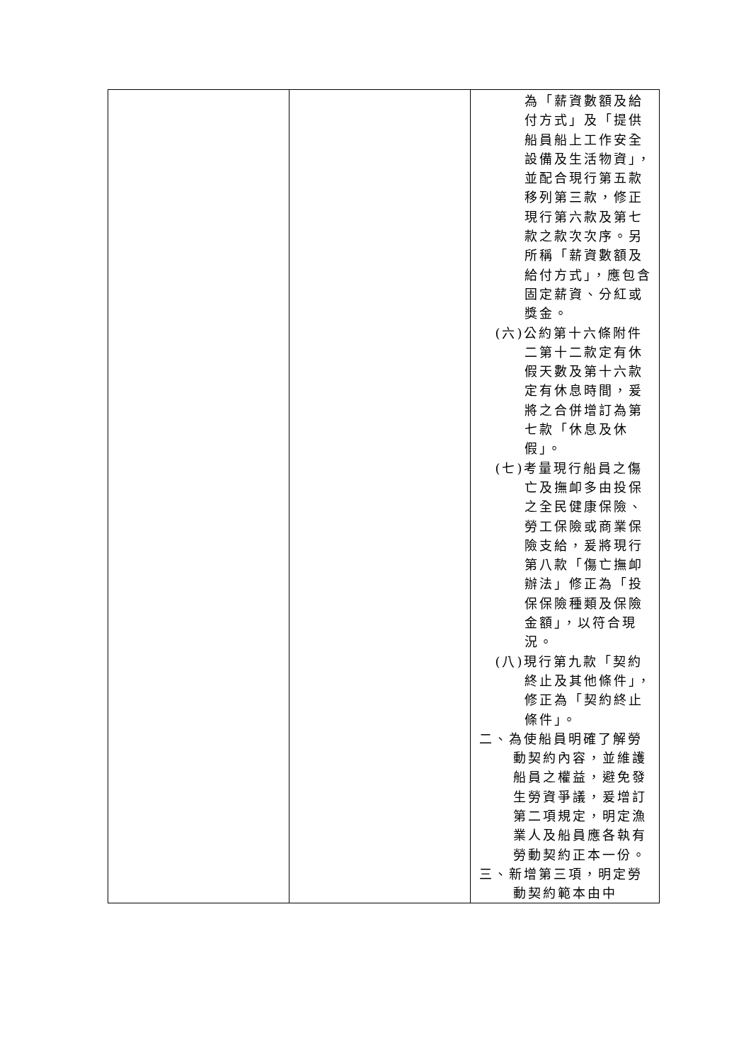| | | 為「薪資數額及給付方式」及「提供船員船上工作安全設備及生活物資」，並配合現行第五款移列第三款，修正現行第六款及第七款之款次次序。另所稱「薪資數額及給付方式」，應包含固定薪資、分紅或獎金。 (六)公約第十六條附件二第十二款定有休假天數及第十六款定有休息時間，爰將之合併增訂為第七款「休息及休假」。 (七)考量現行船員之傷亡及撫卹多由投保之全民健康保險、勞工保險或商業保險支給，爰將現行第八款「傷亡撫卹辦法」修正為「投保保險種類及保險金額」，以符合現況。 (八)現行第九款「契約終止及其他條件」，修正為「契約終止條件」。 二、為使船員明確了解勞動契約內容，並維護船員之權益，避免發生勞資爭議，爰增訂第二項規定，明定漁業人及船員應各執有勞動契約正本一份。 三、新增第三項，明定勞動契約範本由中 |